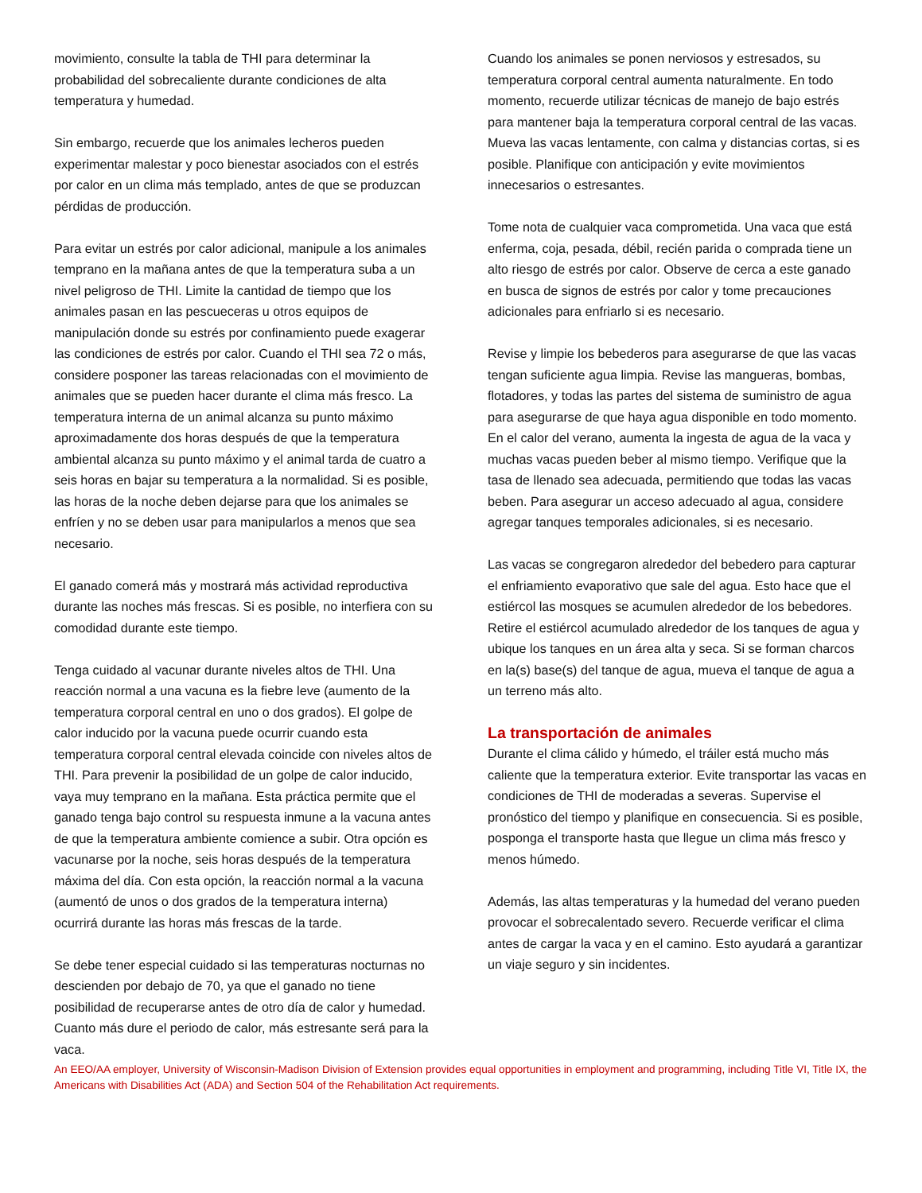movimiento, consulte la tabla de THI para determinar la probabilidad del sobrecaliente durante condiciones de alta temperatura y humedad.
Sin embargo, recuerde que los animales lecheros pueden experimentar malestar y poco bienestar asociados con el estrés por calor en un clima más templado, antes de que se produzcan pérdidas de producción.
Para evitar un estrés por calor adicional, manipule a los animales temprano en la mañana antes de que la temperatura suba a un nivel peligroso de THI. Limite la cantidad de tiempo que los animales pasan en las pescueceras u otros equipos de manipulación donde su estrés por confinamiento puede exagerar las condiciones de estrés por calor. Cuando el THI sea 72 o más, considere posponer las tareas relacionadas con el movimiento de animales que se pueden hacer durante el clima más fresco. La temperatura interna de un animal alcanza su punto máximo aproximadamente dos horas después de que la temperatura ambiental alcanza su punto máximo y el animal tarda de cuatro a seis horas en bajar su temperatura a la normalidad. Si es posible, las horas de la noche deben dejarse para que los animales se enfríen y no se deben usar para manipularlos a menos que sea necesario.
El ganado comerá más y mostrará más actividad reproductiva durante las noches más frescas. Si es posible, no interfiera con su comodidad durante este tiempo.
Tenga cuidado al vacunar durante niveles altos de THI. Una reacción normal a una vacuna es la fiebre leve (aumento de la temperatura corporal central en uno o dos grados). El golpe de calor inducido por la vacuna puede ocurrir cuando esta temperatura corporal central elevada coincide con niveles altos de THI. Para prevenir la posibilidad de un golpe de calor inducido, vaya muy temprano en la mañana. Esta práctica permite que el ganado tenga bajo control su respuesta inmune a la vacuna antes de que la temperatura ambiente comience a subir. Otra opción es vacunarse por la noche, seis horas después de la temperatura máxima del día. Con esta opción, la reacción normal a la vacuna (aumentó de unos o dos grados de la temperatura interna) ocurrirá durante las horas más frescas de la tarde.
Se debe tener especial cuidado si las temperaturas nocturnas no descienden por debajo de 70, ya que el ganado no tiene posibilidad de recuperarse antes de otro día de calor y humedad. Cuanto más dure el periodo de calor, más estresante será para la vaca.
Cuando los animales se ponen nerviosos y estresados, su temperatura corporal central aumenta naturalmente. En todo momento, recuerde utilizar técnicas de manejo de bajo estrés para mantener baja la temperatura corporal central de las vacas. Mueva las vacas lentamente, con calma y distancias cortas, si es posible. Planifique con anticipación y evite movimientos innecesarios o estresantes.
Tome nota de cualquier vaca comprometida. Una vaca que está enferma, coja, pesada, débil, recién parida o comprada tiene un alto riesgo de estrés por calor. Observe de cerca a este ganado en busca de signos de estrés por calor y tome precauciones adicionales para enfriarlo si es necesario.
Revise y limpie los bebederos para asegurarse de que las vacas tengan suficiente agua limpia. Revise las mangueras, bombas, flotadores, y todas las partes del sistema de suministro de agua para asegurarse de que haya agua disponible en todo momento. En el calor del verano, aumenta la ingesta de agua de la vaca y muchas vacas pueden beber al mismo tiempo. Verifique que la tasa de llenado sea adecuada, permitiendo que todas las vacas beben. Para asegurar un acceso adecuado al agua, considere agregar tanques temporales adicionales, si es necesario.
Las vacas se congregaron alrededor del bebedero para capturar el enfriamiento evaporativo que sale del agua. Esto hace que el estiércol las mosques se acumulen alrededor de los bebedores. Retire el estiércol acumulado alrededor de los tanques de agua y ubique los tanques en un área alta y seca. Si se forman charcos en la(s) base(s) del tanque de agua, mueva el tanque de agua a un terreno más alto.
La transportación de animales
Durante el clima cálido y húmedo, el tráiler está mucho más caliente que la temperatura exterior. Evite transportar las vacas en condiciones de THI de moderadas a severas. Supervise el pronóstico del tiempo y planifique en consecuencia. Si es posible, posponga el transporte hasta que llegue un clima más fresco y menos húmedo.
Además, las altas temperaturas y la humedad del verano pueden provocar el sobrecalentado severo. Recuerde verificar el clima antes de cargar la vaca y en el camino. Esto ayudará a garantizar un viaje seguro y sin incidentes.
An EEO/AA employer, University of Wisconsin-Madison Division of Extension provides equal opportunities in employment and programming, including Title VI, Title IX, the Americans with Disabilities Act (ADA) and Section 504 of the Rehabilitation Act requirements.